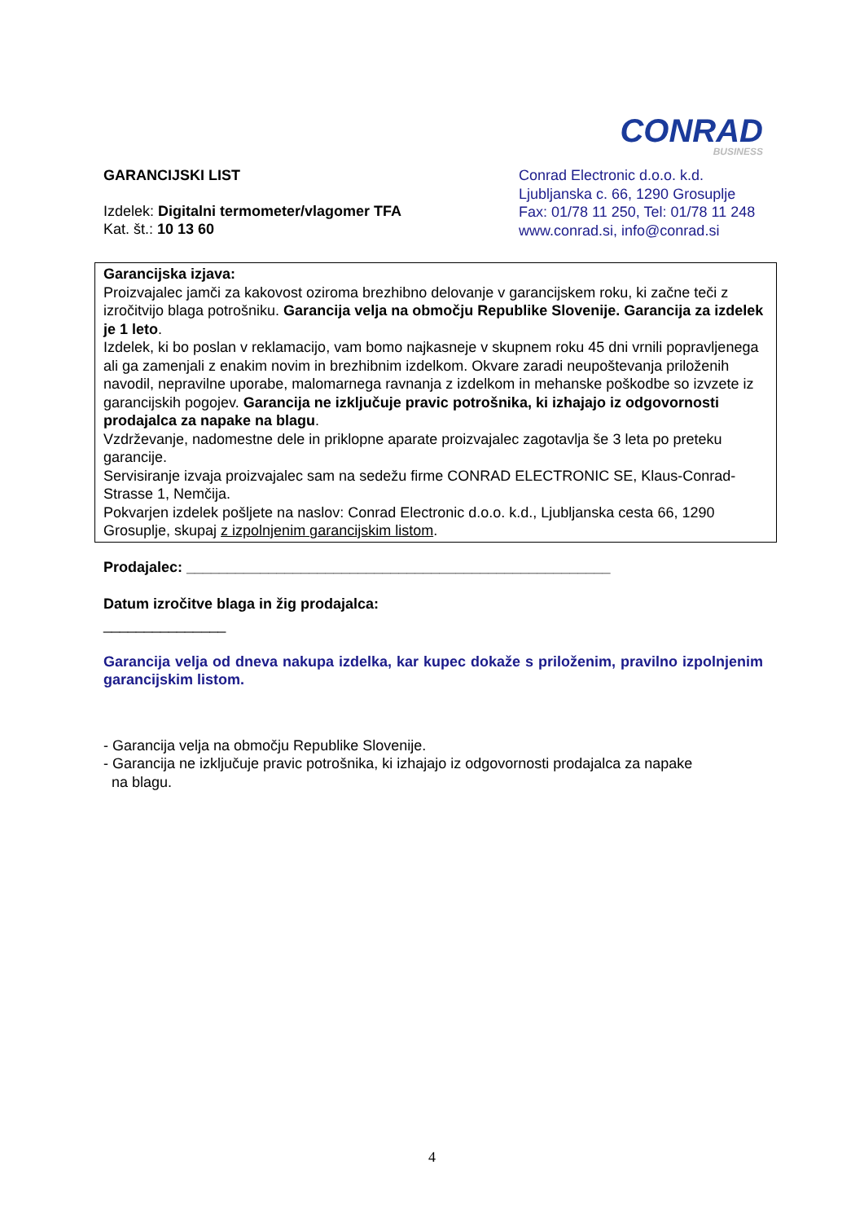CONRAD
BUSINESS
GARANCIJSKI LIST
Izdelek: Digitalni termometer/vlagomer TFA
Kat. št.: 10 13 60
Conrad Electronic d.o.o. k.d.
Ljubljanska c. 66, 1290 Grosuplje
Fax: 01/78 11 250, Tel: 01/78 11 248
www.conrad.si, info@conrad.si
Garancijska izjava:
Proizvajalec jamči za kakovost oziroma brezhibno delovanje v garancijskem roku, ki začne teči z izročitvijo blaga potrošniku. Garancija velja na območju Republike Slovenije. Garancija za izdelek je 1 leto.
Izdelek, ki bo poslan v reklamacijo, vam bomo najkasneje v skupnem roku 45 dni vrnili popravljenega ali ga zamenjali z enakim novim in brezhibnim izdelkom. Okvare zaradi neupoštevanja priloženih navodil, nepravilne uporabe, malomarnega ravnanja z izdelkom in mehanske poškodbe so izvzete iz garancijskih pogojev. Garancija ne izključuje pravic potrošnika, ki izhajajo iz odgovornosti prodajalca za napake na blagu.
Vzdrževanje, nadomestne dele in priklopne aparate proizvajalec zagotavlja še 3 leta po preteku garancije.
Servisiranje izvaja proizvajalec sam na sedežu firme CONRAD ELECTRONIC SE, Klaus-Conrad-Strasse 1, Nemčija.
Pokvarjen izdelek pošljete na naslov: Conrad Electronic d.o.o. k.d., Ljubljanska cesta 66, 1290 Grosuplje, skupaj z izpolnjenim garancijskim listom.
Prodajalec: ____________________________________________________
Datum izročitve blaga in žig prodajalca:
_______________
Garancija velja od dneva nakupa izdelka, kar kupec dokaže s priloženim, pravilno izpolnjenim garancijskim listom.
- Garancija velja na območju Republike Slovenije.
- Garancija ne izključuje pravic potrošnika, ki izhajajo iz odgovornosti prodajalca za napake
na blagu.
4